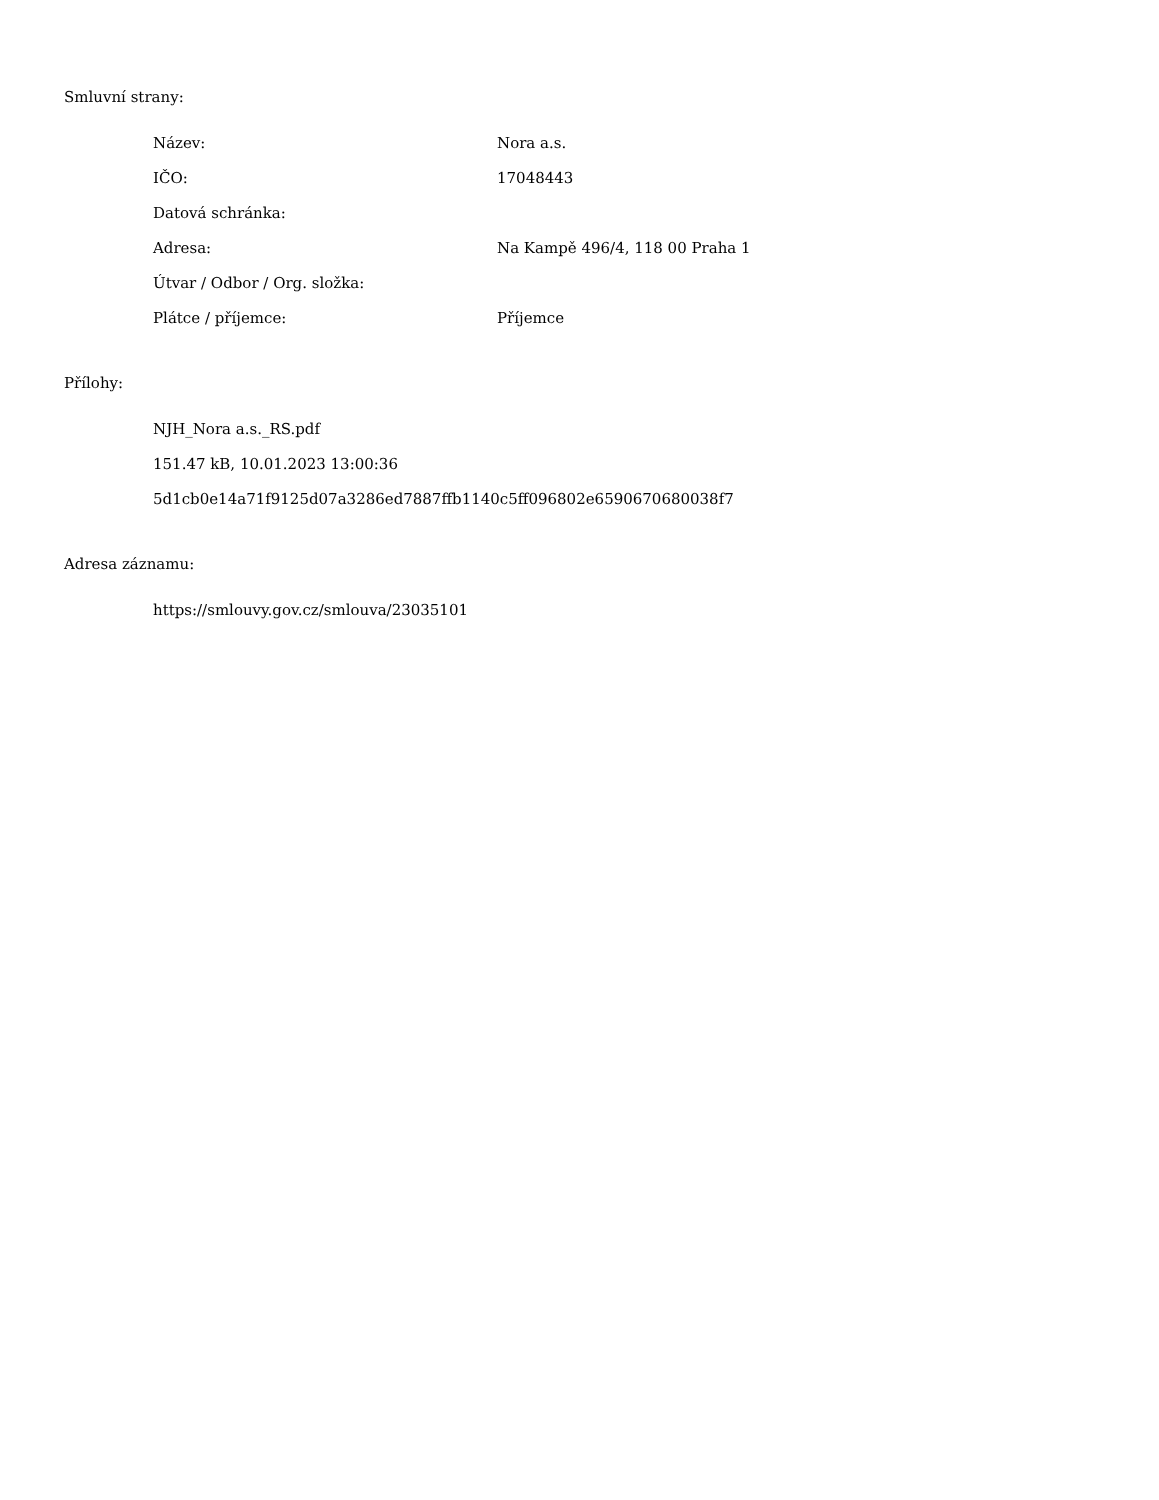Smluvní strany:
| Název: | Nora a.s. |
| IČO: | 17048443 |
| Datová schránka: | |
| Adresa: | Na Kampě 496/4, 118 00 Praha 1 |
| Útvar / Odbor / Org. složka: | |
| Plátce / příjemce: | Příjemce |
Přílohy:
NJH_Nora a.s._RS.pdf
151.47 kB, 10.01.2023 13:00:36
5d1cb0e14a71f9125d07a3286ed7887ffb1140c5ff096802e6590670680038f7
Adresa záznamu:
https://smlouvy.gov.cz/smlouva/23035101